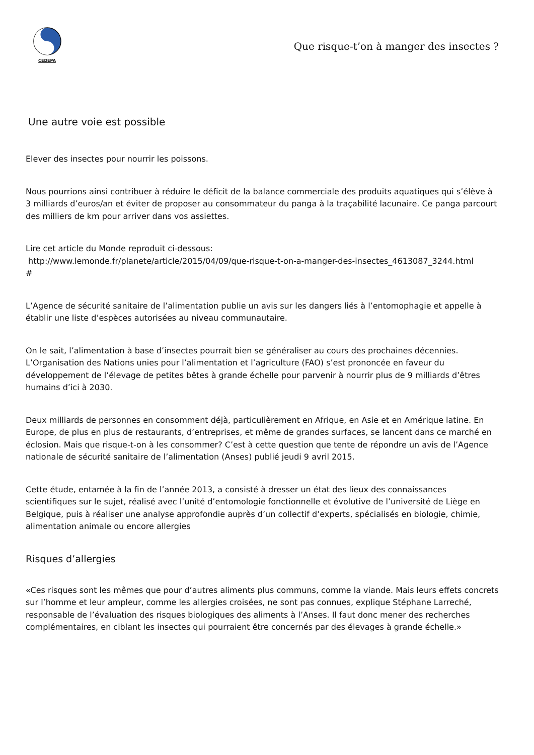CEDEPA
Que risque-t’on à manger des insectes ?
Une autre voie est possible
Elever des insectes pour nourrir les poissons.
Nous pourrions ainsi contribuer à réduire le déficit de la balance commerciale des produits aquatiques qui s’élève à 3 milliards d’euros/an et éviter de proposer au consommateur du panga à la traçabilité lacunaire. Ce panga parcourt des milliers de km pour arriver dans vos assiettes.
Lire cet article du Monde reproduit ci-dessous:
http://www.lemonde.fr/planete/article/2015/04/09/que-risque-t-on-a-manger-des-insectes_4613087_3244.html
#
L’Agence de sécurité sanitaire de l’alimentation publie un avis sur les dangers liés à l’entomophagie et appelle à établir une liste d’espèces autorisées au niveau communautaire.
On le sait, l’alimentation à base d’insectes pourrait bien se généraliser au cours des prochaines décennies. L’Organisation des Nations unies pour l’alimentation et l’agriculture (FAO) s’est prononcée en faveur du développement de l’élevage de petites bêtes à grande échelle pour parvenir à nourrir plus de 9 milliards d’êtres humains d’ici à 2030.
Deux milliards de personnes en consomment déjà, particulièrement en Afrique, en Asie et en Amérique latine. En Europe, de plus en plus de restaurants, d’entreprises, et même de grandes surfaces, se lancent dans ce marché en éclosion. Mais que risque-t-on à les consommer? C’est à cette question que tente de répondre un avis de l’Agence nationale de sécurité sanitaire de l’alimentation (Anses) publié jeudi 9 avril 2015.
Cette étude, entamée à la fin de l’année 2013, a consisté à dresser un état des lieux des connaissances scientifiques sur le sujet, réalisé avec l’unité d’entomologie fonctionnelle et évolutive de l’université de Liège en Belgique, puis à réaliser une analyse approfondie auprès d’un collectif d’experts, spécialisés en biologie, chimie, alimentation animale ou encore allergies
Risques d’allergies
«Ces risques sont les mêmes que pour d’autres aliments plus communs, comme la viande. Mais leurs effets concrets sur l’homme et leur ampleur, comme les allergies croisées, ne sont pas connues, explique Stéphane Larreché, responsable de l’évaluation des risques biologiques des aliments à l’Anses. Il faut donc mener des recherches complémentaires, en ciblant les insectes qui pourraient être concernés par des élevages à grande échelle.»